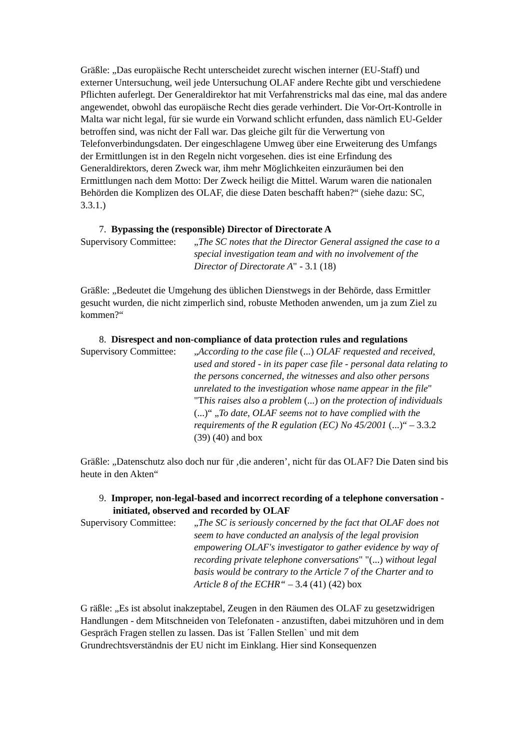Gräßle: „Das europäische Recht unterscheidet zurecht wischen interner (EU-Staff) und externer Untersuchung, weil jede Untersuchung OLAF andere Rechte gibt und verschiedene Pflichten auferlegt. Der Generaldirektor hat mit Verfahrenstricks mal das eine, mal das andere angewendet, obwohl das europäische Recht dies gerade verhindert. Die Vor-Ort-Kontrolle in Malta war nicht legal, für sie wurde ein Vorwand schlicht erfunden, dass nämlich EU-Gelder betroffen sind, was nicht der Fall war. Das gleiche gilt für die Verwertung von Telefonverbindungsdaten. Der eingeschlagene Umweg über eine Erweiterung des Umfangs der Ermittlungen ist in den Regeln nicht vorgesehen. dies ist eine Erfindung des Generaldirektors, deren Zweck war, ihm mehr Möglichkeiten einzuräumen bei den Ermittlungen nach dem Motto: Der Zweck heiligt die Mittel. Warum waren die nationalen Behörden die Komplizen des OLAF, die diese Daten beschafft haben?“ (siehe dazu: SC, 3.3.1.)
7. Bypassing the (responsible) Director of Directorate A
Supervisory Committee:
„The SC notes that the Director General assigned the case to a special investigation team and with no involvement of the Director of Directorate A" - 3.1 (18)
Gräßle: „Bedeutet die Umgehung des üblichen Dienstwegs in der Behörde, dass Ermittler gesucht wurden, die nicht zimperlich sind, robuste Methoden anwenden, um ja zum Ziel zu kommen?“
8. Disrespect and non-compliance of data protection rules and regulations
Supervisory Committee:
„According to the case file (...) OLAF requested and received, used and stored - in its paper case file - personal data relating to the persons concerned, the witnesses and also other persons unrelated to the investigation whose name appear in the file" "This raises also a problem (...) on the protection of individuals (...)“ „To date, OLAF seems not to have complied with the requirements of the R egulation (EC) No 45/2001 (...)“ – 3.3.2 (39) (40) and box
Gräßle: „Datenschutz also doch nur für ‚die anderen’, nicht für das OLAF? Die Daten sind bis heute in den Akten“
9. Improper, non-legal-based and incorrect recording of a telephone conversation - initiated, observed and recorded by OLAF
Supervisory Committee:
„The SC is seriously concerned by the fact that OLAF does not seem to have conducted an analysis of the legal provision empowering OLAF's investigator to gather evidence by way of recording private telephone conversations" "(...) without legal basis would be contrary to the Article 7 of the Charter and to Article 8 of the ECHR“ – 3.4 (41) (42) box
G räßle: „Es ist absolut inakzeptabel, Zeugen in den Räumen des OLAF zu gesetzwidrigen Handlungen - dem Mitschneiden von Telefonaten - anzustiften, dabei mitzuhören und in dem Gespräch Fragen stellen zu lassen. Das ist ´Fallen Stellen` und mit dem Grundrechtsverständnis der EU nicht im Einklang. Hier sind Konsequenzen